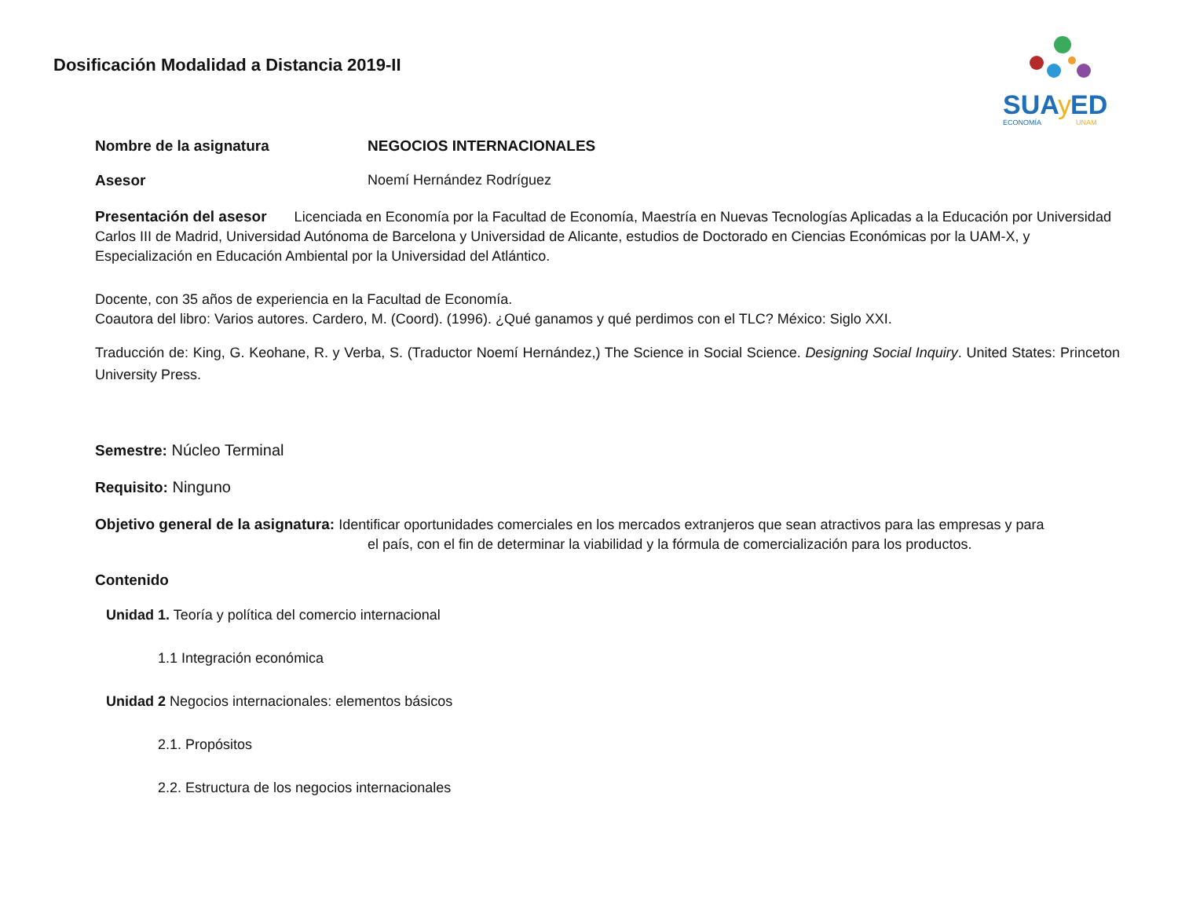Dosificación Modalidad a Distancia 2019-II
SUA
y
ED
ECONOMÍA
UNAM
Nombre de la asignatura NEGOCIOS INTERNACIONALES
Asesor Noemí Hernández Rodríguez
Presentación del asesor Licenciada en Economía por la Facultad de Economía, Maestría en Nuevas Tecnologías Aplicadas a la Educación por Universidad Carlos III de Madrid, Universidad Autónoma de Barcelona y Universidad de Alicante, estudios de Doctorado en Ciencias Económicas por la UAM-X, y Especialización en Educación Ambiental por la Universidad del Atlántico.
Docente, con 35 años de experiencia en la Facultad de Economía.
Coautora del libro: Varios autores. Cardero, M. (Coord). (1996). ¿Qué ganamos y qué perdimos con el TLC? México: Siglo XXI.
Traducción de: King, G. Keohane, R. y Verba, S. (Traductor Noemí Hernández,) The Science in Social Science. Designing Social Inquiry. United States: Princeton University Press.
Semestre: Núcleo Terminal
Requisito: Ninguno
Objetivo general de la asignatura: Identificar oportunidades comerciales en los mercados extranjeros que sean atractivos para las empresas y para
el país, con el fin de determinar la viabilidad y la fórmula de comercialización para los productos.
Contenido
Unidad 1. Teoría y política del comercio internacional
1.1 Integración económica
Unidad 2 Negocios internacionales: elementos básicos
2.1. Propósitos
2.2. Estructura de los negocios internacionales